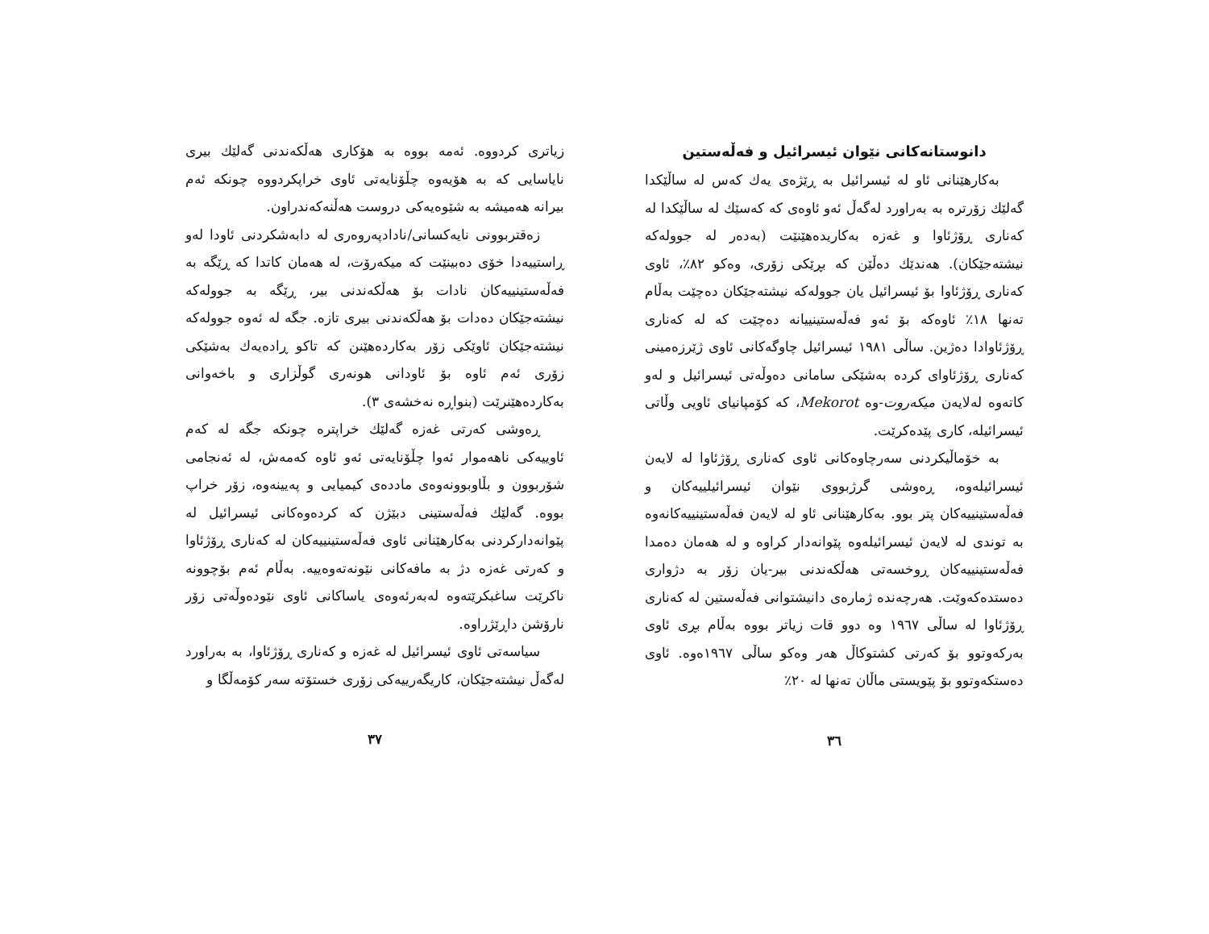دانوستانەکانی نێوان ئیسرائیل و فەڵەستین
بەکارهێنانی ئاو لە ئیسرائیل بە ڕێژەی یەك کەس لە ساڵێکدا گەلێك زۆرترە بە بەراورد لەگەڵ ئەو ئاوەی کە کەسێك لە ساڵێکدا لە کەناری ڕۆژئاوا و غەزە بەکاریدەهێنێت (بەدەر لە جوولەکە نیشتەجێکان). هەندێك دەڵێن کە بڕێکی زۆری، وەکو ٨٢٪، ئاوی کەناری ڕۆژئاوا بۆ ئیسرائیل یان جوولەکە نیشتەجێکان دەچێت بەڵام تەنها ١٨٪ ئاوەکە بۆ ئەو فەڵەستینییانە دەچێت کە لە کەناری ڕۆژئاوادا دەژین. ساڵی ١٩٨١ ئیسرائیل چاوگەکانی ئاوی ژێرزەمینی کەناری ڕۆژئاوای کردە بەشێکی سامانی دەوڵەتی ئیسرائیل و لەو کاتەوە لەلایەن میکەروت-وە Mekorot، کە کۆمپانیای ئاویی وڵاتی ئیسرائیلە، کاری پێدەکرێت.
بە خۆماڵیکردنی سەرچاوەکانی ئاوی کەناری ڕۆژئاوا لە لایەن ئیسرائیلەوە، ڕەوشی گرژبووی نێوان ئیسرائیلییەکان و فەڵەستینییەکان پتر بوو. بەکارهێنانی ئاو لە لایەن فەڵەستینییەکانەوە بە توندی لە لایەن ئیسرائیلەوە پێوانەدار کراوە و لە هەمان دەمدا فەڵەستینییەکان ڕوخسەتی هەڵکەندنی بیر-یان زۆر بە دژواری دەستدەکەوێت. هەرچەندە ژمارەی دانیشتوانی فەڵەستین لە کەناری ڕۆژئاوا لە ساڵی ١٩٦٧ وە دوو قات زیاتر بووە بەڵام بڕی ئاوی بەرکەوتوو بۆ کەرتی کشتوکاڵ هەر وەکو ساڵی ١٩٦٧ەوە. ئاوی دەستکەوتوو بۆ پێویستی ماڵان تەنها لە ٢٠٪
٣٦
زیاتری کردووە. ئەمە بووە بە هۆکاری هەڵکەندنی گەلێك بیری نایاسایی کە بە هۆیەوە چڵۆنایەتی ئاوی خراپکردووە چونکە ئەم بیرانە هەمیشە بە شێوەیەکی دروست هەڵنەکەندراون.
زەقتربوونی نایەکسانی/نادادپەروەری لە دابەشکردنی ئاودا لەو ڕاستییەدا خۆی دەبینێت کە میکەرۆت، لە هەمان کاتدا کە ڕێگە بە فەڵەستینییەکان نادات بۆ هەڵکەندنی بیر، ڕێگە بە جوولەکە نیشتەجێکان دەدات بۆ هەڵکەندنی بیری تازە. جگە لە ئەوە جوولەکە نیشتەجێکان ئاوێکی زۆر بەکاردەهێنن کە تاکو ڕادەیەك بەشێکی زۆری ئەم ئاوە بۆ ئاودانی هونەری گوڵزاری و باخەوانی بەکاردەهێنرێت (بنواڕە نەخشەی ٣).
ڕەوشی کەرتی غەزە گەلێك خراپترە چونکە جگە لە کەم ئاوییەکی ناهەموار ئەوا چڵۆنایەتی ئەو ئاوە کەمەش، لە ئەنجامی شۆربوون و بڵاوبوونەوەی ماددەی کیمیایی و پەیینەوە، زۆر خراپ بووە. گەلێك فەڵەستینی دبێژن کە کردەوەکانی ئیسرائیل لە پێوانەدارکردنی بەکارهێنانی ئاوی فەڵەستینییەکان لە کەناری ڕۆژئاوا و کەرتی غەزە دژ بە مافەکانی نێونەتەوەییە. بەڵام ئەم بۆچوونە ناکرێت ساغبکرێتەوە لەبەرئەوەی یاساکانی ئاوی نێودەوڵەتی زۆر نارۆشن داڕێژراوە.
سیاسەتی ئاوی ئیسرائیل لە غەزە و کەناری ڕۆژئاوا، بە بەراورد لەگەڵ نیشتەجێکان، کاریگەرییەکی زۆری خستۆتە سەر کۆمەڵگا و
٣٧